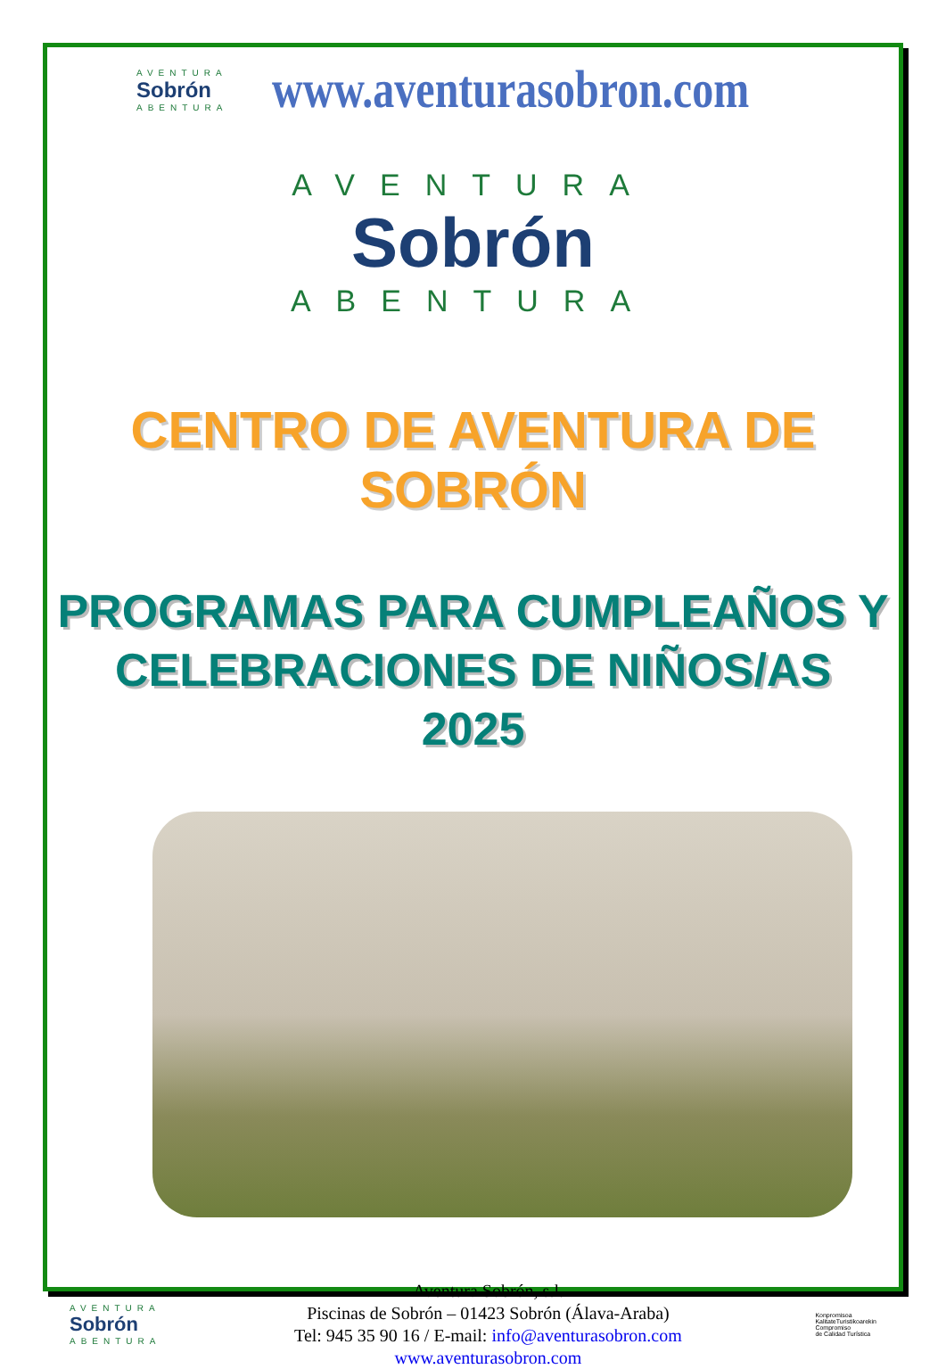AVENTURA
Sobrón
ABENTURA
www.aventurasobron.com
AVENTURA
Sobrón
ABENTURA
CENTRO DE AVENTURA DE SOBRÓN
PROGRAMAS PARA CUMPLEAÑOS Y
CELEBRACIONES DE NIÑOS/AS
2025
AVENTURA
Sobrón
ABENTURA
Aventura Sobrón, s.l.
Piscinas de Sobrón – 01423 Sobrón (Álava-Araba)
Tel: 945 35 90 16 / E-mail: info@aventurasobron.com
www.aventurasobron.com
Konpromisoa
KalitateTuristikoarekin
Compromiso
de Calidad Turística